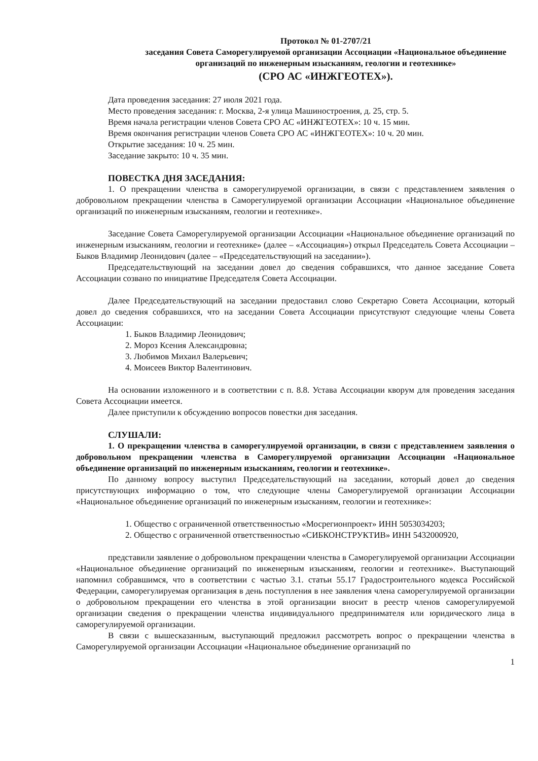Протокол № 01-2707/21
заседания Совета Саморегулируемой организации Ассоциации «Национальное объединение организаций по инженерным изысканиям, геологии и геотехнике»
(СРО АС «ИНЖГЕОТЕХ»).
Дата проведения заседания: 27 июля 2021 года.
Место проведения заседания: г. Москва, 2-я улица Машиностроения, д. 25, стр. 5.
Время начала регистрации членов Совета СРО АС «ИНЖГЕОТЕХ»: 10 ч. 15 мин.
Время окончания регистрации членов Совета СРО АС «ИНЖГЕОТЕХ»: 10 ч. 20 мин.
Открытие заседания: 10 ч. 25 мин.
Заседание закрыто: 10 ч. 35 мин.
ПОВЕСТКА ДНЯ ЗАСЕДАНИЯ:
1. О прекращении членства в саморегулируемой организации, в связи с представлением заявления о добровольном прекращении членства в Саморегулируемой организации Ассоциации «Национальное объединение организаций по инженерным изысканиям, геологии и геотехнике».
Заседание Совета Саморегулируемой организации Ассоциации «Национальное объединение организаций по инженерным изысканиям, геологии и геотехнике» (далее – «Ассоциация») открыл Председатель Совета Ассоциации – Быков Владимир Леонидович (далее – «Председательствующий на заседании»).
Председательствующий на заседании довел до сведения собравшихся, что данное заседание Совета Ассоциации созвано по инициативе Председателя Совета Ассоциации.
Далее Председательствующий на заседании предоставил слово Секретарю Совета Ассоциации, который довел до сведения собравшихся, что на заседании Совета Ассоциации присутствуют следующие члены Совета Ассоциации:
1. Быков Владимир Леонидович;
2. Мороз Ксения Александровна;
3. Любимов Михаил Валерьевич;
4. Моисеев Виктор Валентинович.
На основании изложенного и в соответствии с п. 8.8. Устава Ассоциации кворум для проведения заседания Совета Ассоциации имеется.
Далее приступили к обсуждению вопросов повестки дня заседания.
СЛУШАЛИ:
1. О прекращении членства в саморегулируемой организации, в связи с представлением заявления о добровольном прекращении членства в Саморегулируемой организации Ассоциации «Национальное объединение организаций по инженерным изысканиям, геологии и геотехнике».
По данному вопросу выступил Председательствующий на заседании, который довел до сведения присутствующих информацию о том, что следующие члены Саморегулируемой организации Ассоциации «Национальное объединение организаций по инженерным изысканиям, геологии и геотехнике»:
1. Общество с ограниченной ответственностью «Мосрегионпроект» ИНН 5053034203;
2. Общество с ограниченной ответственностью «СИБКОНСТРУКТИВ» ИНН 5432000920,
представили заявление о добровольном прекращении членства в Саморегулируемой организации Ассоциации «Национальное объединение организаций по инженерным изысканиям, геологии и геотехнике». Выступающий напомнил собравшимся, что в соответствии с частью 3.1. статьи 55.17 Градостроительного кодекса Российской Федерации, саморегулируемая организация в день поступления в нее заявления члена саморегулируемой организации о добровольном прекращении его членства в этой организации вносит в реестр членов саморегулируемой организации сведения о прекращении членства индивидуального предпринимателя или юридического лица в саморегулируемой организации.
В связи с вышесказанным, выступающий предложил рассмотреть вопрос о прекращении членства в Саморегулируемой организации Ассоциации «Национальное объединение организаций по
1